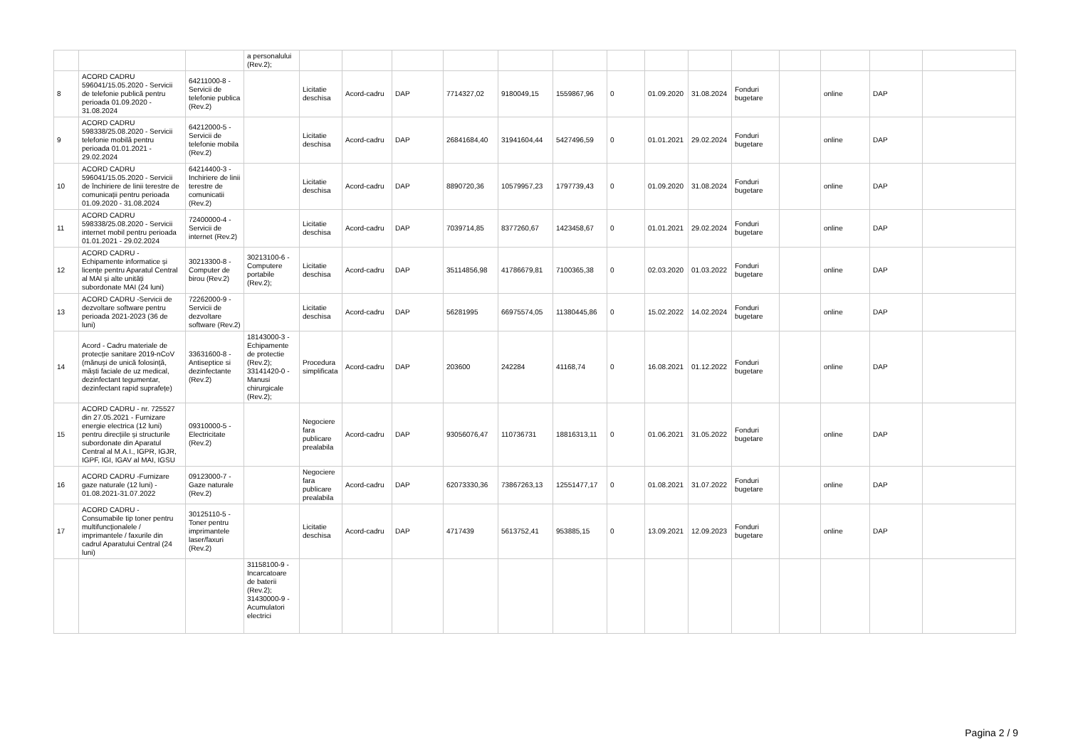| | | | a personalului (Rev.2); | | | | | | | | | | | | | | |
| 8 | ACORD CADRU 596041/15.05.2020 - Servicii de telefonie publică pentru perioada 01.09.2020 - 31.08.2024 | 64211000-8 - Servicii de telefonie publica (Rev.2) | | Licitatie deschisa | Acord-cadru | DAP | 7714327,02 | 9180049,15 | 1559867,96 | 0 | 01.09.2020 | 31.08.2024 | Fonduri bugetare | | online | DAP | |
| 9 | ACORD CADRU 598338/25.08.2020 - Servicii telefonie mobilă pentru perioada 01.01.2021 - 29.02.2024 | 64212000-5 - Servicii de telefonie mobila (Rev.2) | | Licitatie deschisa | Acord-cadru | DAP | 26841684,40 | 31941604,44 | 5427496,59 | 0 | 01.01.2021 | 29.02.2024 | Fonduri bugetare | | online | DAP | |
| 10 | ACORD CADRU 596041/15.05.2020 - Servicii de închiriere de linii terestre de comunicații pentru perioada 01.09.2020 - 31.08.2024 | 64214400-3 - Inchiriere de linii terestre de comunicatii (Rev.2) | | Licitatie deschisa | Acord-cadru | DAP | 8890720,36 | 10579957,23 | 1797739,43 | 0 | 01.09.2020 | 31.08.2024 | Fonduri bugetare | | online | DAP | |
| 11 | ACORD CADRU 598338/25.08.2020 - Servicii internet mobil pentru perioada 01.01.2021 - 29.02.2024 | 72400000-4 - Servicii de internet (Rev.2) | | Licitatie deschisa | Acord-cadru | DAP | 7039714,85 | 8377260,67 | 1423458,67 | 0 | 01.01.2021 | 29.02.2024 | Fonduri bugetare | | online | DAP | |
| 12 | ACORD CADRU - Echipamente informatice și licențe pentru Aparatul Central al MAI și alte unități subordonate MAI (24 luni) | 30213300-8 - Computer de birou (Rev.2) | 30213100-6 - Computere portabile (Rev.2); | Licitatie deschisa | Acord-cadru | DAP | 35114856,98 | 41786679,81 | 7100365,38 | 0 | 02.03.2020 | 01.03.2022 | Fonduri bugetare | | online | DAP | |
| 13 | ACORD CADRU -Servicii de dezvoltare software pentru perioada 2021-2023 (36 de luni) | 72262000-9 - Servicii de dezvoltare software (Rev.2) | | Licitatie deschisa | Acord-cadru | DAP | 56281995 | 66975574,05 | 11380445,86 | 0 | 15.02.2022 | 14.02.2024 | Fonduri bugetare | | online | DAP | |
| 14 | Acord - Cadru materiale de protecție sanitare 2019-nCoV (mănuși de unică folosință, măști faciale de uz medical, dezinfectant tegumentar, dezinfectant rapid suprafețe) | 33631600-8 - Antiseptice si dezinfectante (Rev.2) | 18143000-3 - Echipamente de protectie (Rev.2); 33141420-0 - Manusi chirurgicale (Rev.2); | Procedura simplificata | Acord-cadru | DAP | 203600 | 242284 | 41168,74 | 0 | 16.08.2021 | 01.12.2022 | Fonduri bugetare | | online | DAP | |
| 15 | ACORD CADRU - nr. 725527 din 27.05.2021 - Furnizare energie electrica (12 luni) pentru direcțiile și structurile subordonate din Aparatul Central al M.A.I., IGPR, IGJR, IGPF, IGI, IGAV al MAI, IGSU | 09310000-5 - Electricitate (Rev.2) | | Negociere fara publicare prealabila | Acord-cadru | DAP | 93056076,47 | 110736731 | 18816313,11 | 0 | 01.06.2021 | 31.05.2022 | Fonduri bugetare | | online | DAP | |
| 16 | ACORD CADRU -Furnizare gaze naturale (12 luni) - 01.08.2021-31.07.2022 | 09123000-7 - Gaze naturale (Rev.2) | | Negociere fara publicare prealabila | Acord-cadru | DAP | 62073330,36 | 73867263,13 | 12551477,17 | 0 | 01.08.2021 | 31.07.2022 | Fonduri bugetare | | online | DAP | |
| 17 | ACORD CADRU - Consumabile tip toner pentru multifuncționalele / imprimantele / faxurile din cadrul Aparatului Central (24 luni) | 30125110-5 - Toner pentru imprimantele laser/faxuri (Rev.2) | | Licitatie deschisa | Acord-cadru | DAP | 4717439 | 5613752,41 | 953885,15 | 0 | 13.09.2021 | 12.09.2023 | Fonduri bugetare | | online | DAP | |
| | | | 31158100-9 - Incarcatoare de baterii (Rev.2); 31430000-9 - Acumulatori electrici | | | | | | | | | | | | | | |
Pagina 2 / 9